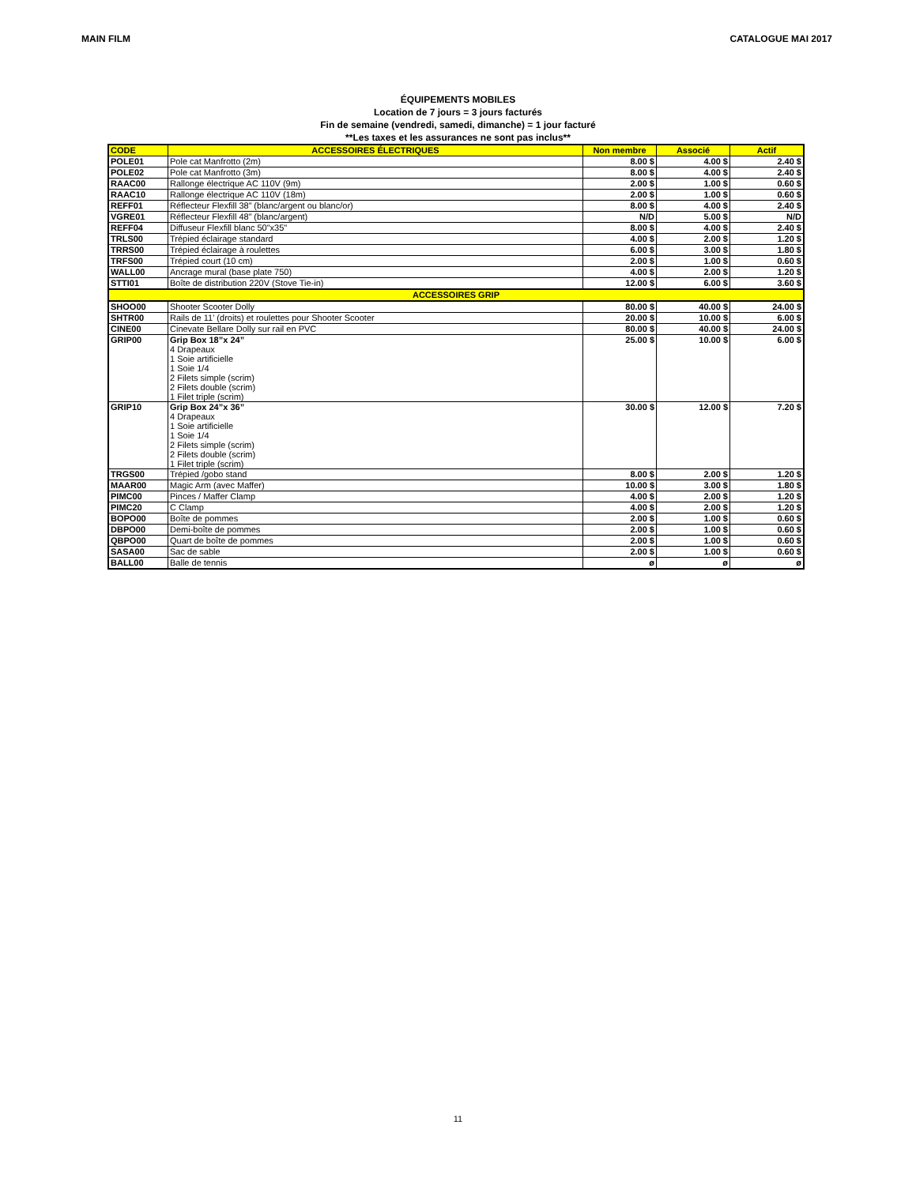MAIN FILM CATALOGUE MAI 2017
ÉQUIPEMENTS MOBILES
Location de 7 jours = 3 jours facturés
Fin de semaine (vendredi, samedi, dimanche) = 1 jour facturé
**Les taxes et les assurances ne sont pas inclus**
| CODE | ACCESSOIRES ÉLECTRIQUES | Non membre | Associé | Actif |
| --- | --- | --- | --- | --- |
| POLE01 | Pole cat Manfrotto (2m) | 8.00 $ | 4.00 $ | 2.40 $ |
| POLE02 | Pole cat Manfrotto (3m) | 8.00 $ | 4.00 $ | 2.40 $ |
| RAAC00 | Rallonge électrique AC 110V (9m) | 2.00 $ | 1.00 $ | 0.60 $ |
| RAAC10 | Rallonge électrique AC 110V (18m) | 2.00 $ | 1.00 $ | 0.60 $ |
| REFF01 | Réflecteur Flexfill 38” (blanc/argent ou blanc/or) | 8.00 $ | 4.00 $ | 2.40 $ |
| VGRE01 | Réflecteur Flexfill 48” (blanc/argent) | N/D | 5.00 $ | N/D |
| REFF04 | Diffuseur Flexfill blanc 50"x35" | 8.00 $ | 4.00 $ | 2.40 $ |
| TRLS00 | Trépied éclairage standard | 4.00 $ | 2.00 $ | 1.20 $ |
| TRRS00 | Trépied éclairage à roulettes | 6.00 $ | 3.00 $ | 1.80 $ |
| TRFS00 | Trépied court (10 cm) | 2.00 $ | 1.00 $ | 0.60 $ |
| WALL00 | Ancrage mural (base plate 750) | 4.00 $ | 2.00 $ | 1.20 $ |
| STTI01 | Boîte de distribution 220V (Stove Tie-in) | 12.00 $ | 6.00 $ | 3.60 $ |
| ACCESSOIRES GRIP | | | | |
| SHOO00 | Shooter Scooter Dolly | 80.00 $ | 40.00 $ | 24.00 $ |
| SHTR00 | Rails de 11' (droits) et roulettes pour Shooter Scooter | 20.00 $ | 10.00 $ | 6.00 $ |
| CINE00 | Cinevate Bellare Dolly sur rail en PVC | 80.00 $ | 40.00 $ | 24.00 $ |
| GRIP00 | Grip Box 18”x 24” 4 Drapeaux 1 Soie artificielle 1 Soie 1/4 2 Filets simple (scrim) 2 Filets double (scrim) 1 Filet triple (scrim) | 25.00 $ | 10.00 $ | 6.00 $ |
| GRIP10 | Grip Box 24”x 36” 4 Drapeaux 1 Soie artificielle 1 Soie 1/4 2 Filets simple (scrim) 2 Filets double (scrim) 1 Filet triple (scrim) | 30.00 $ | 12.00 $ | 7.20 $ |
| TRGS00 | Trépied /gobo stand | 8.00 $ | 2.00 $ | 1.20 $ |
| MAAR00 | Magic Arm (avec Maffer) | 10.00 $ | 3.00 $ | 1.80 $ |
| PIMC00 | Pinces / Maffer Clamp | 4.00 $ | 2.00 $ | 1.20 $ |
| PIMC20 | C Clamp | 4.00 $ | 2.00 $ | 1.20 $ |
| BOPO00 | Boîte de pommes | 2.00 $ | 1.00 $ | 0.60 $ |
| DBPO00 | Demi-boîte de pommes | 2.00 $ | 1.00 $ | 0.60 $ |
| QBPO00 | Quart de boîte de pommes | 2.00 $ | 1.00 $ | 0.60 $ |
| SASA00 | Sac de sable | 2.00 $ | 1.00 $ | 0.60 $ |
| BALL00 | Balle de tennis | ø | ø | ø |
11